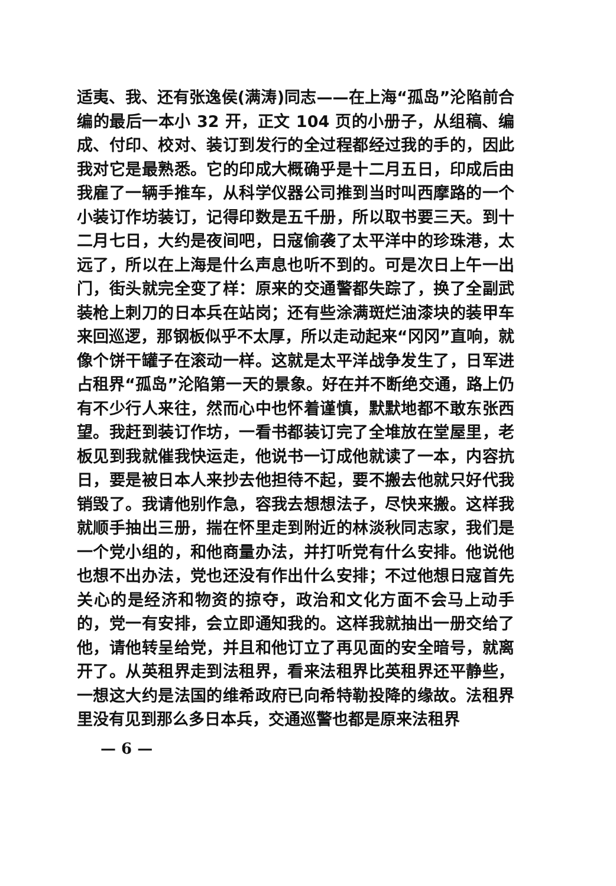适夷、我、还有张逸侯(满涛)同志——在上海“孤岛”沦陷前合编的最后一本小 32 开，正文 104 页的小册子，从组稿、编成、付印、校对、装订到发行的全过程都经过我的手的，因此我对它是最熟悉。它的印成大概确乎是十二月五日，印成后由我雇了一辆手推车，从科学仪器公司推到当时叫西摩路的一个小装订作坊装订，记得印数是五千册，所以取书要三天。到十二月七日，大约是夜间吧，日寇偷袭了太平洋中的珍珠港，太远了，所以在上海是什么声息也听不到的。可是次日上午一出门，街头就完全变了样：原来的交通警都失踪了，换了全副武装枪上刺刀的日本兵在站岗；还有些涂满斑烂油漆块的装甲车来回巡逻，那钢板似乎不太厚，所以走动起来“冈冈”直响，就像个饼干罐子在滚动一样。这就是太平洋战争发生了，日军进占租界“孤岛”沦陷第一天的景象。好在并不断绝交通，路上仍有不少行人来往，然而心中也怀着谨慎，默默地都不敢东张西望。我赶到装订作坊，一看书都装订完了全堆放在堂屋里，老板见到我就催我快运走，他说书一订成他就读了一本，内容抗日，要是被日本人来抄去他担待不起，要不搬去他就只好代我销毁了。我请他别作急，容我去想想法子，尽快来搬。这样我就顺手抽出三册，揣在怀里走到附近的林淡秋同志家，我们是一个党小组的，和他商量办法，并打听党有什么安排。他说他也想不出办法，党也还没有作出什么安排；不过他想日寇首先关心的是经济和物资的掠夺，政治和文化方面不会马上动手的，党一有安排，会立即通知我的。这样我就抽出一册交给了他，请他转呈给党，并且和他订立了再见面的安全暗号，就离开了。从英租界走到法租界，看来法租界比英租界还平静些，一想这大约是法国的维希政府已向希特勒投降的缘故。法租界里没有见到那么多日本兵，交通巡警也都是原来法租界
— 6 —